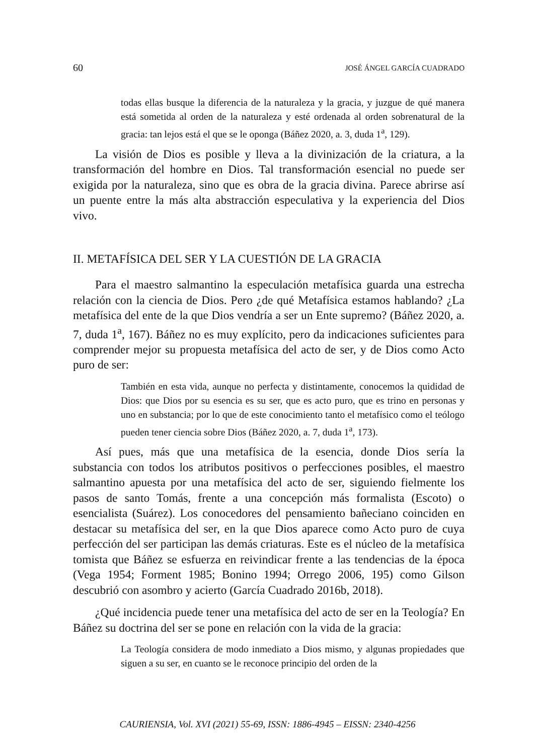60 JOSÉ ÁNGEL GARCÍA CUADRADO
todas ellas busque la diferencia de la naturaleza y la gracia, y juzgue de qué manera está sometida al orden de la naturaleza y esté ordenada al orden sobrenatural de la gracia: tan lejos está el que se le oponga (Báñez 2020, a. 3, duda 1<sup>a</sup>, 129).
La visión de Dios es posible y lleva a la divinización de la criatura, a la transformación del hombre en Dios. Tal transformación esencial no puede ser exigida por la naturaleza, sino que es obra de la gracia divina. Parece abrirse así un puente entre la más alta abstracción especulativa y la experiencia del Dios vivo.
II. METAFÍSICA DEL SER Y LA CUESTIÓN DE LA GRACIA
Para el maestro salmantino la especulación metafísica guarda una estrecha relación con la ciencia de Dios. Pero ¿de qué Metafísica estamos hablando? ¿La metafísica del ente de la que Dios vendría a ser un Ente supremo? (Báñez 2020, a. 7, duda 1<sup>a</sup>, 167). Báñez no es muy explícito, pero da indicaciones suficientes para comprender mejor su propuesta metafísica del acto de ser, y de Dios como Acto puro de ser:
También en esta vida, aunque no perfecta y distintamente, conocemos la quididad de Dios: que Dios por su esencia es su ser, que es acto puro, que es trino en personas y uno en substancia; por lo que de este conocimiento tanto el metafísico como el teólogo pueden tener ciencia sobre Dios (Báñez 2020, a. 7, duda 1<sup>a</sup>, 173).
Así pues, más que una metafísica de la esencia, donde Dios sería la substancia con todos los atributos positivos o perfecciones posibles, el maestro salmantino apuesta por una metafísica del acto de ser, siguiendo fielmente los pasos de santo Tomás, frente a una concepción más formalista (Escoto) o esencialista (Suárez). Los conocedores del pensamiento bañeciano coinciden en destacar su metafísica del ser, en la que Dios aparece como Acto puro de cuya perfección del ser participan las demás criaturas. Este es el núcleo de la metafísica tomista que Báñez se esfuerza en reivindicar frente a las tendencias de la época (Vega 1954; Forment 1985; Bonino 1994; Orrego 2006, 195) como Gilson descubrió con asombro y acierto (García Cuadrado 2016b, 2018).
¿Qué incidencia puede tener una metafísica del acto de ser en la Teología? En Báñez su doctrina del ser se pone en relación con la vida de la gracia:
La Teología considera de modo inmediato a Dios mismo, y algunas propiedades que siguen a su ser, en cuanto se le reconoce principio del orden de la
CAURIENSIA, Vol. XVI (2021) 55-69, ISSN: 1886-4945 – EISSN: 2340-4256